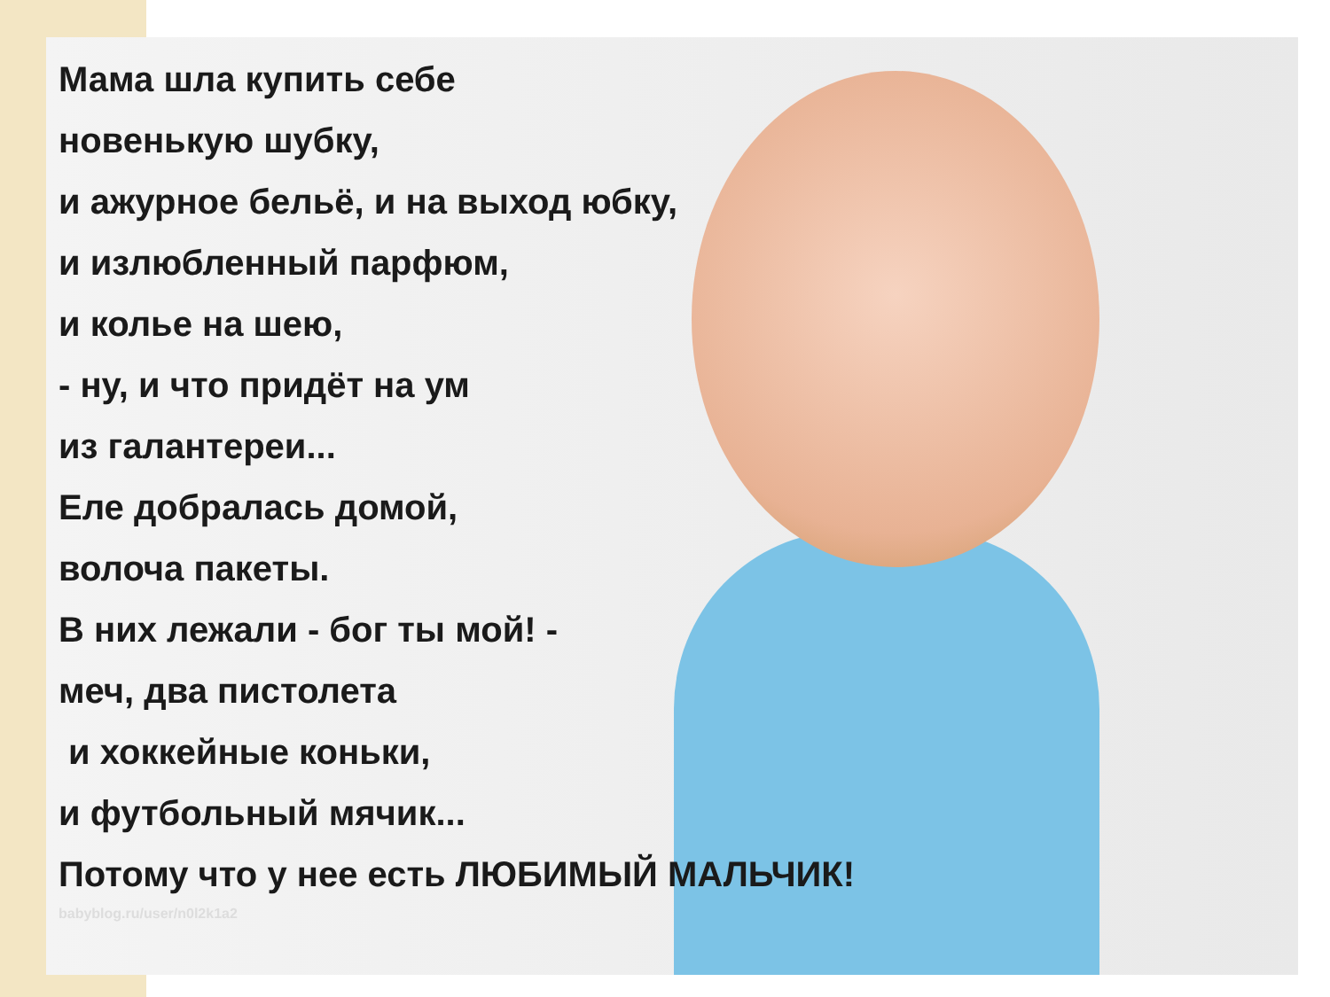Мама шла купить себе
новенькую шубку,
и ажурное бельё, и на выход юбку,
и излюбленный парфюм,
и колье на шею,
- ну, и что придёт на ум
из галантереи...
Еле добралась домой,
волоча пакеты.
В них лежали - бог ты мой! -
меч, два пистолета
и хоккейные коньки,
и футбольный мячик...
Потому что у нее есть ЛЮБИМЫЙ МАЛЬЧИК!
babyblog.ru/user/n0l2k1a2